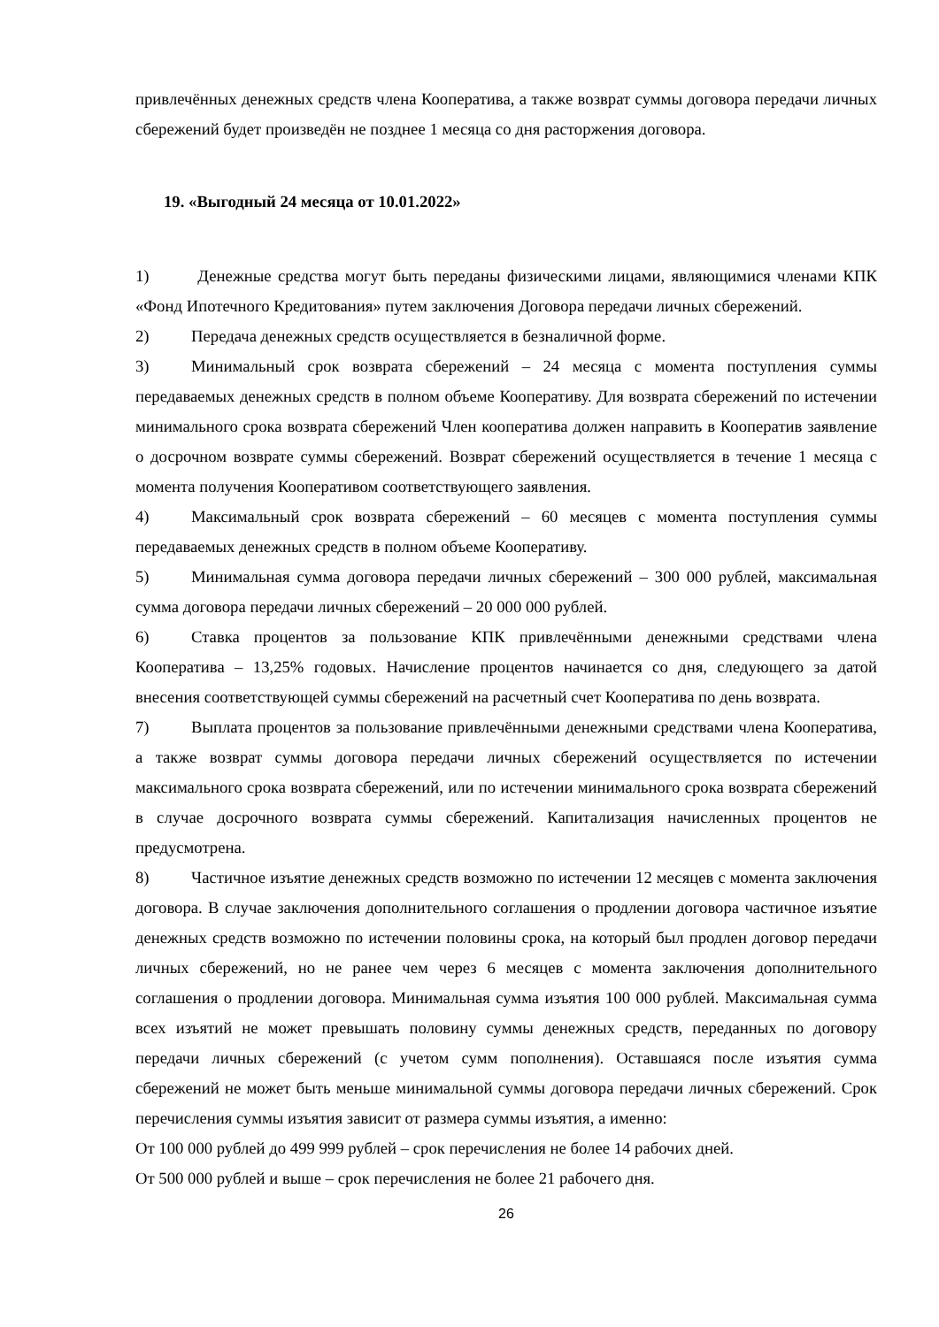привлечённых денежных средств члена Кооператива, а также возврат суммы договора передачи личных сбережений будет произведён не позднее 1 месяца со дня расторжения договора.
19. «Выгодный 24 месяца от 10.01.2022»
1) Денежные средства могут быть переданы физическими лицами, являющимися членами КПК «Фонд Ипотечного Кредитования» путем заключения Договора передачи личных сбережений.
2) Передача денежных средств осуществляется в безналичной форме.
3) Минимальный срок возврата сбережений – 24 месяца с момента поступления суммы передаваемых денежных средств в полном объеме Кооперативу. Для возврата сбережений по истечении минимального срока возврата сбережений Член кооператива должен направить в Кооператив заявление о досрочном возврате суммы сбережений. Возврат сбережений осуществляется в течение 1 месяца с момента получения Кооперативом соответствующего заявления.
4) Максимальный срок возврата сбережений – 60 месяцев с момента поступления суммы передаваемых денежных средств в полном объеме Кооперативу.
5) Минимальная сумма договора передачи личных сбережений – 300 000 рублей, максимальная сумма договора передачи личных сбережений – 20 000 000 рублей.
6) Ставка процентов за пользование КПК привлечёнными денежными средствами члена Кооператива – 13,25% годовых. Начисление процентов начинается со дня, следующего за датой внесения соответствующей суммы сбережений на расчетный счет Кооператива по день возврата.
7) Выплата процентов за пользование привлечёнными денежными средствами члена Кооператива, а также возврат суммы договора передачи личных сбережений осуществляется по истечении максимального срока возврата сбережений, или по истечении минимального срока возврата сбережений в случае досрочного возврата суммы сбережений. Капитализация начисленных процентов не предусмотрена.
8) Частичное изъятие денежных средств возможно по истечении 12 месяцев с момента заключения договора. В случае заключения дополнительного соглашения о продлении договора частичное изъятие денежных средств возможно по истечении половины срока, на который был продлен договор передачи личных сбережений, но не ранее чем через 6 месяцев с момента заключения дополнительного соглашения о продлении договора. Минимальная сумма изъятия 100 000 рублей. Максимальная сумма всех изъятий не может превышать половину суммы денежных средств, переданных по договору передачи личных сбережений (с учетом сумм пополнения). Оставшаяся после изъятия сумма сбережений не может быть меньше минимальной суммы договора передачи личных сбережений. Срок перечисления суммы изъятия зависит от размера суммы изъятия, а именно:
От 100 000 рублей до 499 999 рублей – срок перечисления не более 14 рабочих дней.
От 500 000 рублей и выше – срок перечисления не более 21 рабочего дня.
26